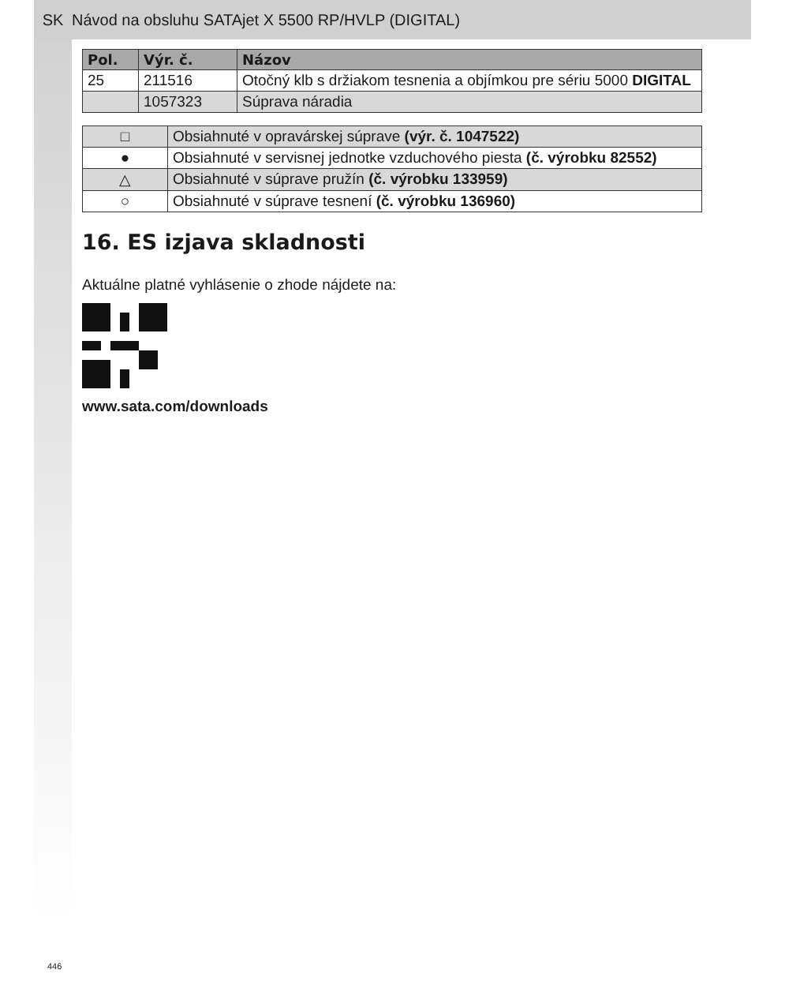SK Návod na obsluhu SATAjet X 5500 RP/HVLP (DIGITAL)
| Pol. | Výr. č. | Názov |
| --- | --- | --- |
| 25 | 211516 | Otočný klb s držiakom tesnenia a objímkou pre sériu 5000 DIGITAL |
| | 1057323 | Súprava náradia |
| □ | Obsiahnuté v opravárskej súprave (výr. č. 1047522) |
| ● | Obsiahnuté v servisnej jednotke vzduchového piesta (č. výrobku 82552) |
| △ | Obsiahnuté v súprave pružín (č. výrobku 133959) |
| ○ | Obsiahnuté v súprave tesnení (č. výrobku 136960) |
16. ES izjava skladnosti
Aktuálne platné vyhlásenie o zhode nájdete na:
www.sata.com/downloads
446